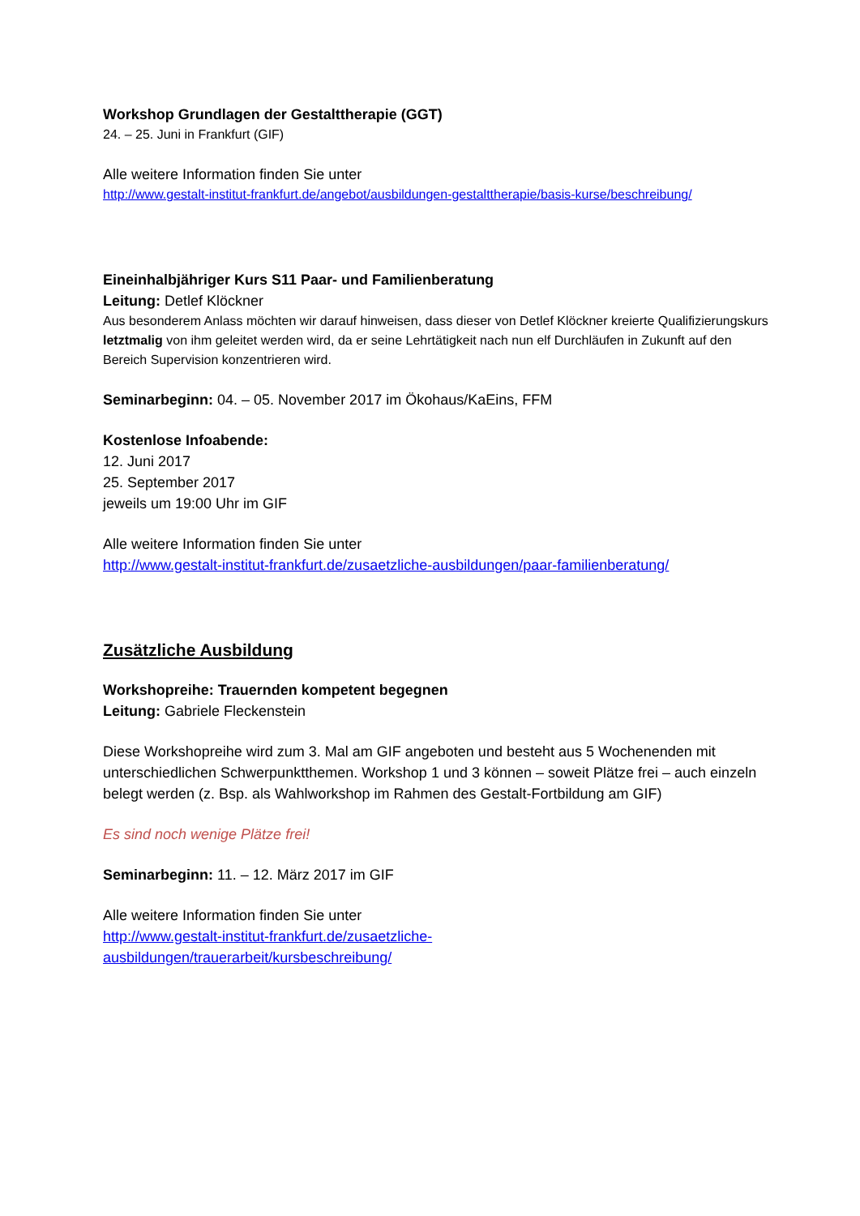Workshop Grundlagen der Gestalttherapie (GGT)
24. – 25. Juni in Frankfurt (GIF)
Alle weitere Information finden Sie unter
http://www.gestalt-institut-frankfurt.de/angebot/ausbildungen-gestalttherapie/basis-kurse/beschreibung/
Eineinhalbjähriger Kurs S11 Paar- und Familienberatung
Leitung: Detlef Klöckner
Aus besonderem Anlass möchten wir darauf hinweisen, dass dieser von Detlef Klöckner kreierte Qualifizierungskurs
letztmalig von ihm geleitet werden wird, da er seine Lehrtätigkeit nach nun elf Durchläufen in Zukunft auf den
Bereich Supervision konzentrieren wird.
Seminarbeginn: 04. – 05. November 2017 im Ökohaus/KaEins, FFM
Kostenlose Infoabende:
12. Juni 2017
25. September 2017
jeweils um 19:00 Uhr im GIF
Alle weitere Information finden Sie unter
http://www.gestalt-institut-frankfurt.de/zusaetzliche-ausbildungen/paar-familienberatung/
Zusätzliche Ausbildung
Workshopreihe: Trauernden kompetent begegnen
Leitung: Gabriele Fleckenstein
Diese Workshopreihe wird zum 3. Mal am GIF angeboten und besteht aus 5 Wochenenden mit unterschiedlichen Schwerpunktthemen. Workshop 1 und 3 können – soweit Plätze frei – auch einzeln
belegt werden (z. Bsp. als Wahlworkshop im Rahmen des Gestalt-Fortbildung am GIF)
Es sind noch wenige Plätze frei!
Seminarbeginn: 11. – 12. März 2017 im GIF
Alle weitere Information finden Sie unter
http://www.gestalt-institut-frankfurt.de/zusaetzliche-ausbildungen/trauerarbeit/kursbeschreibung/